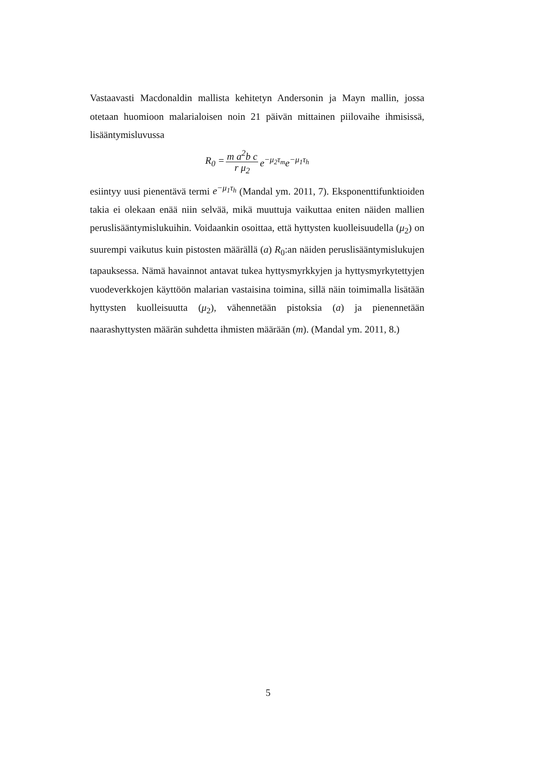Vastaavasti Macdonaldin mallista kehitetyn Andersonin ja Mayn mallin, jossa otetaan huomioon malarialoisen noin 21 päivän mittainen piilovaihe ihmisissä, lisääntymisluvussa
R<sub>0</sub> = m a<sup>2</sup>b c r μ<sub>2</sub> e<sup>−μ<sub>2</sub>τ<sub>m</sub></sup>e<sup>−μ<sub>1</sub>τ<sub>h</sub></sup>
esiintyy uusi pienentävä termi e<sup>−μ<sub>1</sub>τ<sub>h</sub></sup> (Mandal ym. 2011, 7). Eksponenttifunktioiden takia ei olekaan enää niin selvää, mikä muuttuja vaikuttaa eniten näiden mallien peruslisääntymislukuihin. Voidaankin osoittaa, että hyttysten kuolleisuudella (μ<sub>2</sub>) on suurempi vaikutus kuin pistosten määrällä (a) R<sub>0</sub>:an näiden peruslisääntymislukujen tapauksessa. Nämä havainnot antavat tukea hyttysmyrkkyjen ja hyttysmyrkytettyjen vuodeverkkojen käyttöön malarian vastaisina toimina, sillä näin toimimalla lisätään hyttysten kuolleisuutta (μ<sub>2</sub>), vähennetään pistoksia (a) ja pienennetään naarashyttysten määrän suhdetta ihmisten määrään (m). (Mandal ym. 2011, 8.)
5